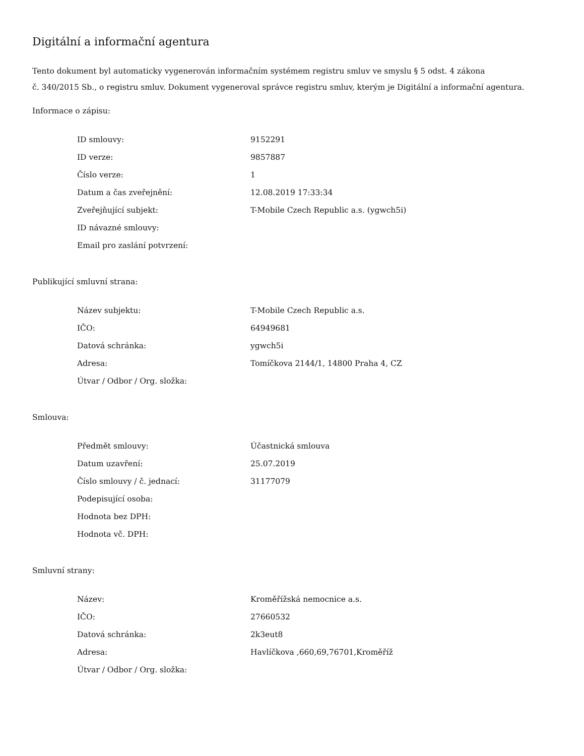Digitální a informační agentura
Tento dokument byl automaticky vygenerován informačním systémem registru smluv ve smyslu § 5 odst. 4 zákona
č. 340/2015 Sb., o registru smluv. Dokument vygeneroval správce registru smluv, kterým je Digitální a informační agentura.
Informace o zápisu:
| ID smlouvy: | 9152291 |
| ID verze: | 9857887 |
| Číslo verze: | 1 |
| Datum a čas zveřejnění: | 12.08.2019 17:33:34 |
| Zveřejňující subjekt: | T-Mobile Czech Republic a.s. (ygwch5i) |
| ID návazné smlouvy: | |
| Email pro zaslání potvrzení: | |
Publikující smluvní strana:
| Název subjektu: | T-Mobile Czech Republic a.s. |
| IČO: | 64949681 |
| Datová schránka: | ygwch5i |
| Adresa: | Tomíčkova 2144/1, 14800 Praha 4, CZ |
| Útvar / Odbor / Org. složka: | |
Smlouva:
| Předmět smlouvy: | Účastnická smlouva |
| Datum uzavření: | 25.07.2019 |
| Číslo smlouvy / č. jednací: | 31177079 |
| Podepisující osoba: | |
| Hodnota bez DPH: | |
| Hodnota vč. DPH: | |
Smluvní strany:
| Název: | Kroměřížská nemocnice a.s. |
| IČO: | 27660532 |
| Datová schránka: | 2k3eut8 |
| Adresa: | Havlíčkova ,660,69,76701,Kroměříž |
| Útvar / Odbor / Org. složka: | |